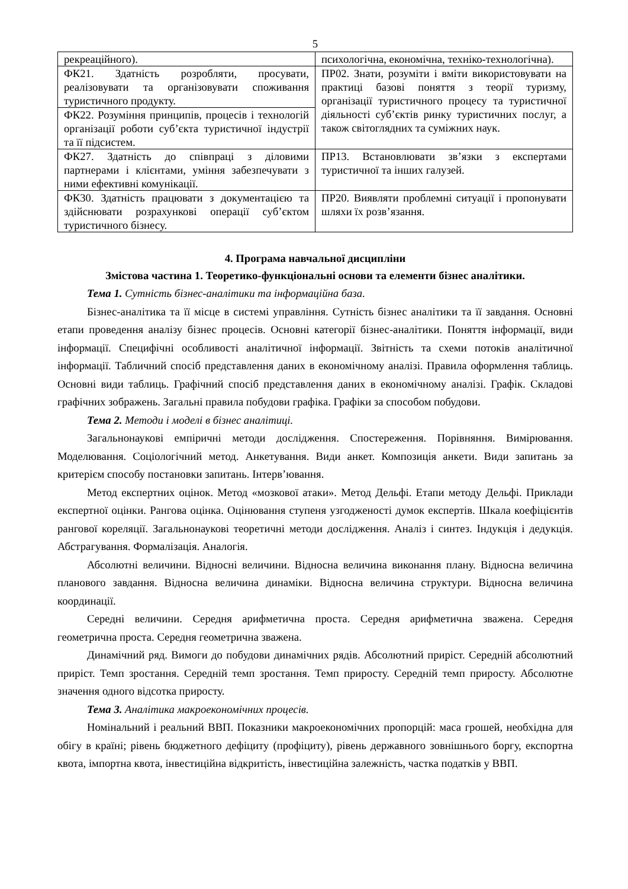5
| рекреаційного). | психологічна, економічна, техніко-технологічна). |
| ФК21. Здатність розробляти, просувати, реалізовувати та організовувати споживання туристичного продукту. | ПР02. Знати, розуміти і вміти використовувати на практиці базові поняття з теорії туризму, організації туристичного процесу та туристичної діяльності суб’єктів ринку туристичних послуг, а також світоглядних та суміжних наук. |
| ФК22. Розуміння принципів, процесів і технологій організації роботи суб’єкта туристичної індустрії та її підсистем. | |
| ФК27. Здатність до співпраці з діловими партнерами і клієнтами, уміння забезпечувати з ними ефективні комунікації. | ПР13. Встановлювати зв’язки з експертами туристичної та інших галузей. |
| ФК30. Здатність працювати з документацією та здійснювати розрахункові операції суб’єктом туристичного бізнесу. | ПР20. Виявляти проблемні ситуації і пропонувати шляхи їх розв’язання. |
4. Програма навчальної дисципліни
Змістова частина 1. Теоретико-функціональні основи та елементи бізнес аналітики.
Тема 1. Сутність бізнес-аналітики та інформаційна база.
Бізнес-аналітика та її місце в системі управління. Сутність бізнес аналітики та її завдання. Основні етапи проведення аналізу бізнес процесів. Основні категорії бізнес-аналітики. Поняття інформації, види інформації. Специфічні особливості аналітичної інформації. Звітність та схеми потоків аналітичної інформації. Табличний спосіб представлення даних в економічному аналізі. Правила оформлення таблиць. Основні види таблиць. Графічний спосіб представлення даних в економічному аналізі. Графік. Складові графічних зображень. Загальні правила побудови графіка. Графіки за способом побудови.
Тема 2. Методи і моделі в бізнес аналітиці.
Загальнонаукові емпіричні методи дослідження. Спостереження. Порівняння. Вимірювання. Моделювання. Соціологічний метод. Анкетування. Види анкет. Композиція анкети. Види запитань за критерієм способу постановки запитань. Інтерв’ювання.
Метод експертних оцінок. Метод «мозкової атаки». Метод Дельфі. Етапи методу Дельфі. Приклади експертної оцінки. Рангова оцінка. Оцінювання ступеня узгодженості думок експертів. Шкала коефіцієнтів рангової кореляції. Загальнонаукові теоретичні методи дослідження. Аналіз і синтез. Індукція і дедукція. Абстрагування. Формалізація. Аналогія.
Абсолютні величини. Відносні величини. Відносна величина виконання плану. Відносна величина планового завдання. Відносна величина динаміки. Відносна величина структури. Відносна величина координації.
Середні величини. Середня арифметична проста. Середня арифметична зважена. Середня геометрична проста. Середня геометрична зважена.
Динамічний ряд. Вимоги до побудови динамічних рядів. Абсолютний приріст. Середній абсолютний приріст. Темп зростання. Середній темп зростання. Темп приросту. Середній темп приросту. Абсолютне значення одного відсотка приросту.
Тема 3. Аналітика макроекономічних процесів.
Номінальний і реальний ВВП. Показники макроекономічних пропорцій: маса грошей, необхідна для обігу в країні; рівень бюджетного дефіциту (профіциту), рівень державного зовнішнього боргу, експортна квота, імпортна квота, інвестиційна відкритість, інвестиційна залежність, частка податків у ВВП.